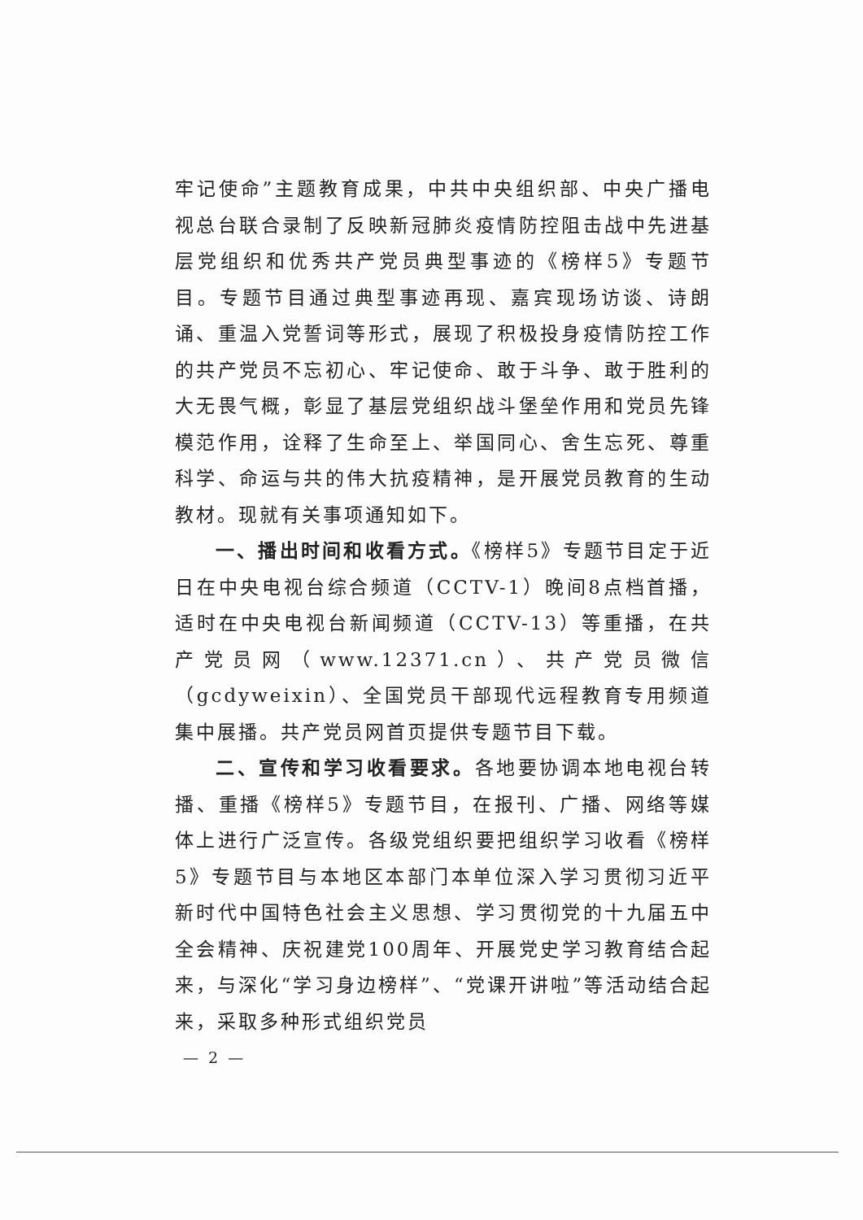牢记使命”主题教育成果，中共中央组织部、中央广播电视总台联合录制了反映新冠肺炎疫情防控阻击战中先进基层党组织和优秀共产党员典型事迹的《榜样5》专题节目。专题节目通过典型事迹再现、嘉宾现场访谈、诗朗诵、重温入党誓词等形式，展现了积极投身疫情防控工作的共产党员不忘初心、牢记使命、敢于斗争、敢于胜利的大无畏气概，彰显了基层党组织战斗堡垒作用和党员先锋模范作用，诠释了生命至上、举国同心、舍生忘死、尊重科学、命运与共的伟大抗疫精神，是开展党员教育的生动教材。现就有关事项通知如下。
一、播出时间和收看方式。《榜样5》专题节目定于近日在中央电视台综合频道（CCTV-1）晚间8点档首播，适时在中央电视台新闻频道（CCTV-13）等重播，在共产党员网（www.12371.cn）、共产党员微信（gcdyweixin）、全国党员干部现代远程教育专用频道集中展播。共产党员网首页提供专题节目下载。
二、宣传和学习收看要求。各地要协调本地电视台转播、重播《榜样5》专题节目，在报刊、广播、网络等媒体上进行广泛宣传。各级党组织要把组织学习收看《榜样5》专题节目与本地区本部门本单位深入学习贯彻习近平新时代中国特色社会主义思想、学习贯彻党的十九届五中全会精神、庆祝建党100周年、开展党史学习教育结合起来，与深化“学习身边榜样”、“党课开讲啦”等活动结合起来，采取多种形式组织党员
— 2 —